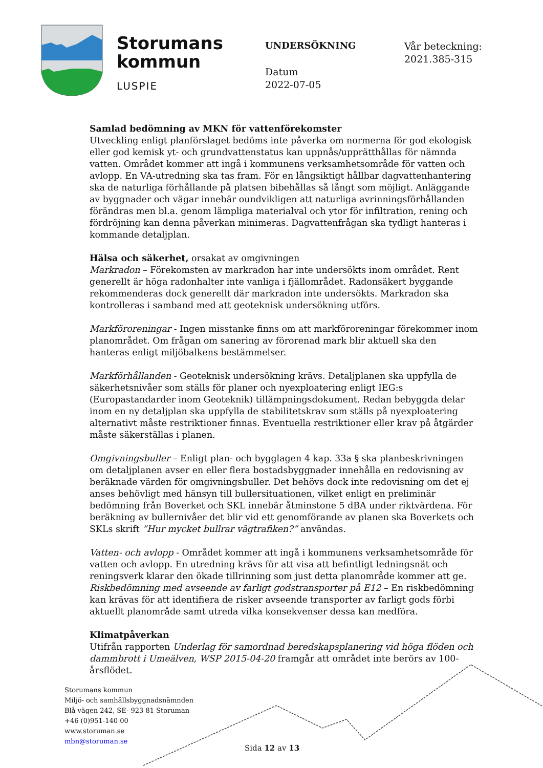Storumans
kommun
LUSPIE
UNDERSÖKNING
Datum
2022-07-05
Vår beteckning:
2021.385-315
Samlad bedömning av MKN för vattenförekomster
Utveckling enligt planförslaget bedöms inte påverka om normerna för god ekologisk eller god kemisk yt- och grundvattenstatus kan uppnås/upprätthållas för nämnda vatten. Området kommer att ingå i kommunens verksamhetsområde för vatten och avlopp. En VA-utredning ska tas fram. För en långsiktigt hållbar dagvattenhantering ska de naturliga förhållande på platsen bibehållas så långt som möjligt. Anläggande av byggnader och vägar innebär oundvikligen att naturliga avrinningsförhållanden förändras men bl.a. genom lämpliga materialval och ytor för infiltration, rening och fördröjning kan denna påverkan minimeras. Dagvattenfrågan ska tydligt hanteras i kommande detaljplan.
Hälsa och säkerhet, orsakat av omgivningen
Markradon – Förekomsten av markradon har inte undersökts inom området. Rent generellt är höga radonhalter inte vanliga i fjällområdet. Radonsäkert byggande rekommenderas dock generellt där markradon inte undersökts. Markradon ska kontrolleras i samband med att geoteknisk undersökning utförs.
Markföroreningar - Ingen misstanke finns om att markföroreningar förekommer inom planområdet. Om frågan om sanering av förorenad mark blir aktuell ska den hanteras enligt miljöbalkens bestämmelser.
Markförhållanden - Geoteknisk undersökning krävs. Detaljplanen ska uppfylla de säkerhetsnivåer som ställs för planer och nyexploatering enligt IEG:s (Europastandarder inom Geoteknik) tillämpningsdokument. Redan bebyggda delar inom en ny detaljplan ska uppfylla de stabilitetskrav som ställs på nyexploatering alternativt måste restriktioner finnas. Eventuella restriktioner eller krav på åtgärder måste säkerställas i planen.
Omgivningsbuller – Enligt plan- och bygglagen 4 kap. 33a § ska planbeskrivningen om detaljplanen avser en eller flera bostadsbyggnader innehålla en redovisning av beräknade värden för omgivningsbuller. Det behövs dock inte redovisning om det ej anses behövligt med hänsyn till bullersituationen, vilket enligt en preliminär bedömning från Boverket och SKL innebär åtminstone 5 dBA under riktvärdena. För beräkning av bullernivåer det blir vid ett genomförande av planen ska Boverkets och SKLs skrift ”Hur mycket bullrar vägtrafiken?” användas.
Vatten- och avlopp - Området kommer att ingå i kommunens verksamhetsområde för vatten och avlopp. En utredning krävs för att visa att befintligt ledningsnät och reningsverk klarar den ökade tillrinning som just detta planområde kommer att ge.
Riskbedömning med avseende av farligt godstransporter på E12 – En riskbedömning kan krävas för att identifiera de risker avseende transporter av farligt gods förbi aktuellt planområde samt utreda vilka konsekvenser dessa kan medföra.
Klimatpåverkan
Utifrån rapporten Underlag för samordnad beredskapsplanering vid höga flöden och dammbrott i Umeälven, WSP 2015-04-20 framgår att området inte berörs av 100-årsflödet.
Storumans kommun
Miljö- och samhällsbyggnadsnämnden
Blå vägen 242, SE- 923 81 Storuman
+46 (0)951-140 00
www.storuman.se
mbn@storuman.se
Sida 12 av 13